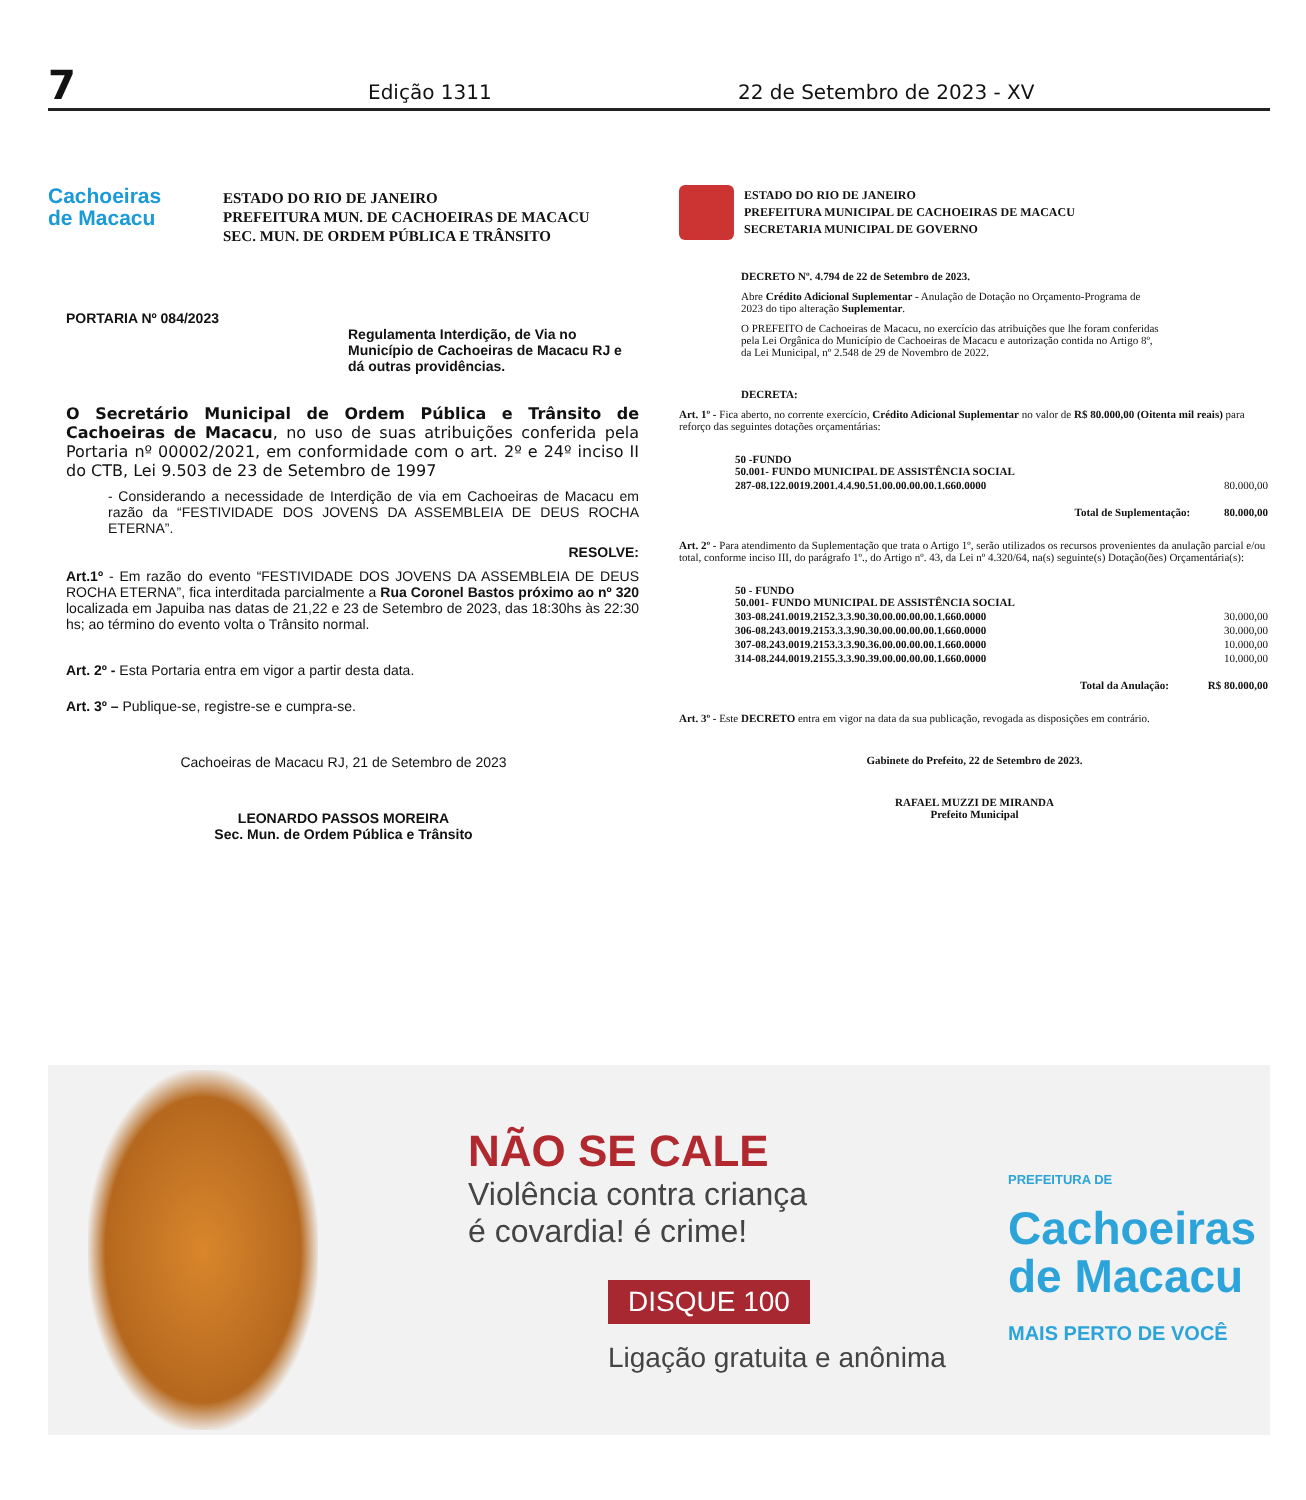7 Edição 1311 22 de Setembro de 2023 - XV
Cachoeiras
de Macacu
ESTADO DO RIO DE JANEIRO
PREFEITURA MUN. DE CACHOEIRAS DE MACACU
SEC. MUN. DE ORDEM PÚBLICA E TRÂNSITO
PORTARIA Nº 084/2023
Regulamenta Interdição, de Via no Município de Cachoeiras de Macacu RJ e dá outras providências.
O Secretário Municipal de Ordem Pública e Trânsito de Cachoeiras de Macacu, no uso de suas atribuições conferida pela Portaria nº 00002/2021, em conformidade com o art. 2º e 24º inciso II do CTB, Lei 9.503 de 23 de Setembro de 1997
- Considerando a necessidade de Interdição de via em Cachoeiras de Macacu em razão da “FESTIVIDADE DOS JOVENS DA ASSEMBLEIA DE DEUS ROCHA ETERNA”.
RESOLVE:
Art.1º - Em razão do evento “FESTIVIDADE DOS JOVENS DA ASSEMBLEIA DE DEUS ROCHA ETERNA”, fica interditada parcialmente a Rua Coronel Bastos próximo ao nº 320 localizada em Japuiba nas datas de 21,22 e 23 de Setembro de 2023, das 18:30hs às 22:30 hs; ao término do evento volta o Trânsito normal.
Art. 2º - Esta Portaria entra em vigor a partir desta data.
Art. 3º – Publique-se, registre-se e cumpra-se.
Cachoeiras de Macacu RJ, 21 de Setembro de 2023
LEONARDO PASSOS MOREIRA
Sec. Mun. de Ordem Pública e Trânsito
ESTADO DO RIO DE JANEIRO
PREFEITURA MUNICIPAL DE CACHOEIRAS DE MACACU
SECRETARIA MUNICIPAL DE GOVERNO
DECRETO Nº. 4.794 de 22 de Setembro de 2023.
Abre Crédito Adicional Suplementar - Anulação de Dotação no Orçamento-Programa de 2023 do tipo alteração Suplementar.
O PREFEITO de Cachoeiras de Macacu, no exercício das atribuições que lhe foram conferidas pela Lei Orgânica do Município de Cachoeiras de Macacu e autorização contida no Artigo 8º, da Lei Municipal, nº 2.548 de 29 de Novembro de 2022.
DECRETA:
Art. 1º - Fica aberto, no corrente exercício, Crédito Adicional Suplementar no valor de R$ 80.000,00 (Oitenta mil reais) para reforço das seguintes dotações orçamentárias:
| | 50 -FUNDO 50.001- FUNDO MUNICIPAL DE ASSISTÊNCIA SOCIAL | |
| | 287-08.122.0019.2001.4.4.90.51.00.00.00.00.1.660.0000 | 80.000,00 |
| | Total de Suplementação: | 80.000,00 |
Art. 2º - Para atendimento da Suplementação que trata o Artigo 1º, serão utilizados os recursos provenientes da anulação parcial e/ou total, conforme inciso III, do parágrafo 1º., do Artigo nº. 43, da Lei nº 4.320/64, na(s) seguinte(s) Dotação(ões) Orçamentária(s):
| | 50 - FUNDO 50.001- FUNDO MUNICIPAL DE ASSISTÊNCIA SOCIAL | |
| | 303-08.241.0019.2152.3.3.90.30.00.00.00.00.1.660.0000 | 30.000,00 |
| | 306-08.243.0019.2153.3.3.90.30.00.00.00.00.1.660.0000 | 30.000,00 |
| | 307-08.243.0019.2153.3.3.90.36.00.00.00.00.1.660.0000 | 10.000,00 |
| | 314-08.244.0019.2155.3.3.90.39.00.00.00.00.1.660.0000 | 10.000,00 |
| | Total da Anulação: | R$ 80.000,00 |
Art. 3º - Este DECRETO entra em vigor na data da sua publicação, revogada as disposições em contrário.
Gabinete do Prefeito, 22 de Setembro de 2023.
RAFAEL MUZZI DE MIRANDA
Prefeito Municipal
NÃO SE CALE
Violência contra criança
é covardia! é crime!
DISQUE 100
Ligação gratuita e anônima
PREFEITURA DE
Cachoeiras
de Macacu
MAIS PERTO DE VOCÊ